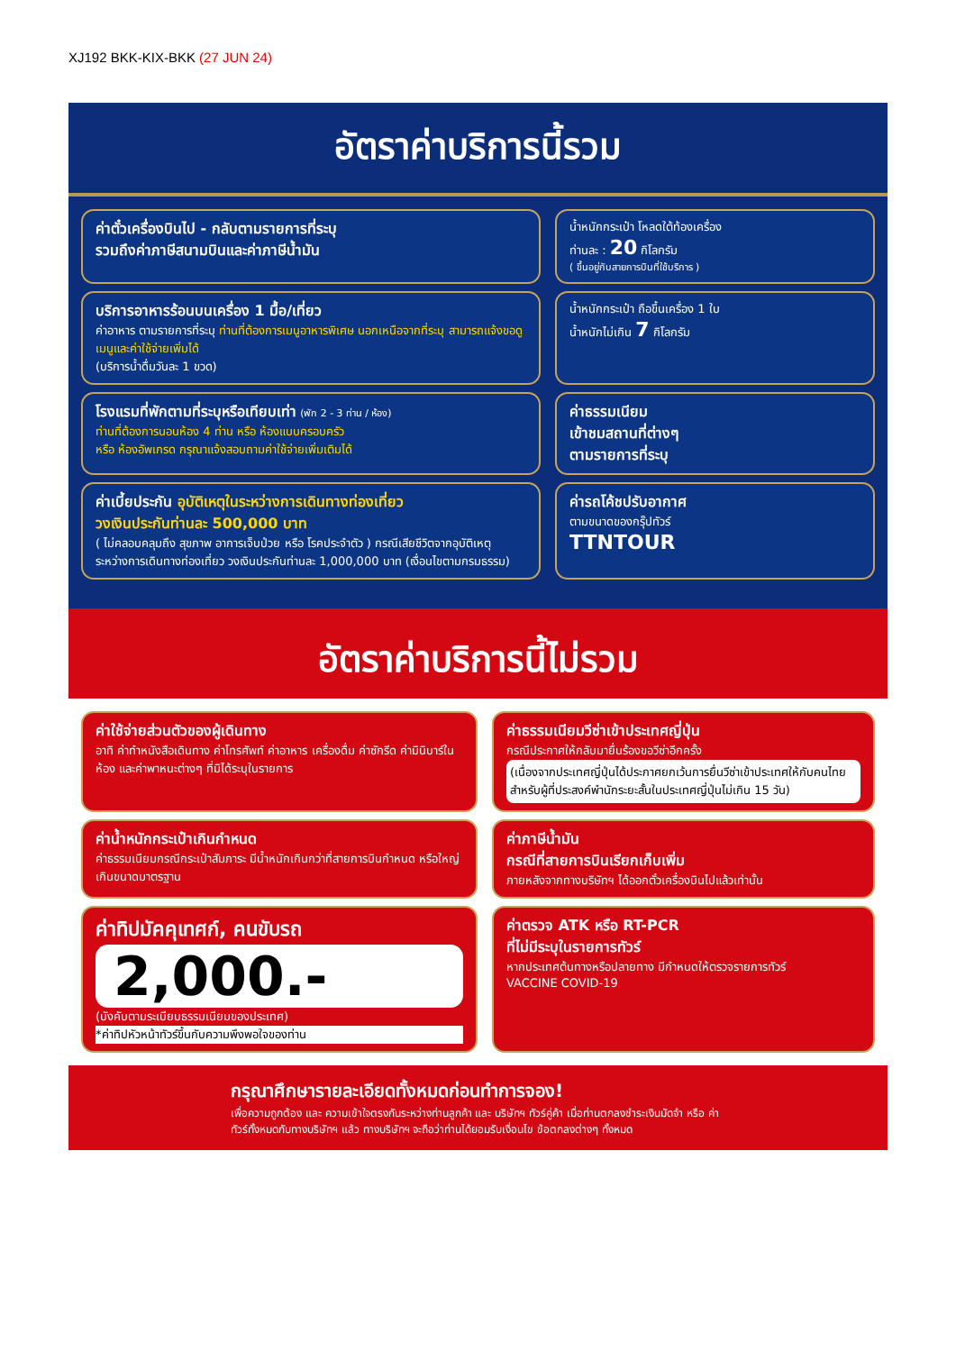XJ192 BKK-KIX-BKK (27 JUN 24)
อัตราค่าบริการนี้รวม
ค่าตั๋วเครื่องบินไป - กลับตามรายการที่ระบุ
รวมถึงค่าภาษีสนามบินและค่าภาษีน้ำมัน
น้ำหนักกระเป๋า โหลดใต้ท้องเครื่อง
ท่านละ : 20 กิโลกรัม
( ขึ้นอยู่กับสายการบินที่ใช้บริการ )
บริการอาหารร้อนบนเครื่อง 1 มื้อ/เที่ยว
ค่าอาหาร ตามรายการที่ระบุ ท่านที่ต้องการเมนูอาหารพิเศษ นอกเหนือจากที่ระบุ สามารถแจ้งขอดูเมนูและค่าใช้จ่ายเพิ่มได้
(บริการน้ำดื่มวันละ 1 ขวด)
น้ำหนักกระเป๋า ถือขึ้นเครื่อง 1 ใบ
น้ำหนักไม่เกิน 7 กิโลกรัม
โรงแรมที่พักตามที่ระบุหรือเทียบเท่า (พัก 2 - 3 ท่าน / ห้อง)
ท่านที่ต้องการนอนห้อง 4 ท่าน หรือ ห้องแบบครอบครัว
หรือ ห้องอัพเกรด กรุณาแจ้งสอบถามค่าใช้จ่ายเพิ่มเติมได้
ค่าธรรมเนียม
เข้าชมสถานที่ต่างๆ
ตามรายการที่ระบุ
ค่าเบี้ยประกัน อุบัติเหตุในระหว่างการเดินทางท่องเที่ยว
วงเงินประกันท่านละ 500,000 บาท
( ไม่คลอบคลุมถึง สุขภาพ อาการเจ็บป่วย หรือ โรคประจำตัว ) กรณีเสียชีวิตจากอุบัติเหตุ ระหว่างการเดินทางท่องเที่ยว วงเงินประกันท่านละ 1,000,000 บาท (เงื่อนไขตามกรมธรรม)
ค่ารถโค้ชปรับอากาศ
ตามขนาดของกรุ๊ปทัวร์
TTNTOUR
อัตราค่าบริการนี้ไม่รวม
ค่าใช้จ่ายส่วนตัวของผู้เดินทาง
อาทิ ค่าทำหนังสือเดินทาง ค่าโทรศัพท์ ค่าอาหาร เครื่องดื่ม ค่าซักรีด ค่ามินิบาร์ในห้อง และค่าพาหนะต่างๆ ที่มิได้ระบุในรายการ
ค่าธรรมเนียมวีซ่าเข้าประเทศญี่ปุ่น
กรณีประกาศให้กลับมายื่นร้องขอวีซ่าอีกครั้ง
(เนื่องจากประเทศญี่ปุ่นได้ประกาศยกเว้นการยื่นวีซ่าเข้าประเทศให้กับคนไทยสำหรับผู้ที่ประสงค์พำนักระยะสั้นในประเทศญี่ปุ่นไม่เกิน 15 วัน)
ค่าน้ำหนักกระเป๋าเกินกำหนด
ค่าธรรมเนียมกรณีกระเป๋าสัมภาระ มีน้ำหนักเกินกว่าที่สายการบินกำหนด หรือใหญ่เกินขนาดมาตรฐาน
ค่าภาษีน้ำมัน
กรณีที่สายการบินเรียกเก็บเพิ่ม
ภายหลังจากทางบริษัทฯ ได้ออกตั๋วเครื่องบินไปแล้วเท่านั้น
ค่าทิปมัคคุเทศก์, คนขับรถ
2,000.-
(บังคับตามระเบียบธรรมเนียมของประเทศ)
*ค่าทิปหัวหน้าทัวร์ขึ้นกับความพึงพอใจของท่าน
ค่าตรวจ ATK หรือ RT-PCR
ที่ไม่มีระบุในรายการทัวร์
หากประเทศต้นทางหรือปลายทาง มีกำหนดให้ตรวจรายการทัวร์
VACCINE COVID-19
กรุณาศึกษารายละเอียดทั้งหมดก่อนทำการจอง!
เพื่อความถูกต้อง และ ความเข้าใจตรงกันระหว่างท่านลูกค้า และ บริษัทฯ ทัวร์คู่ค้า เมื่อท่านตกลงชำระเงินมัดจำ หรือ ค่าทัวร์ทั้งหมดกับทางบริษัทฯ แล้ว ทางบริษัทฯ จะถือว่าท่านได้ยอมรับเงื่อนไข ข้อตกลงต่างๆ ทั้งหมด